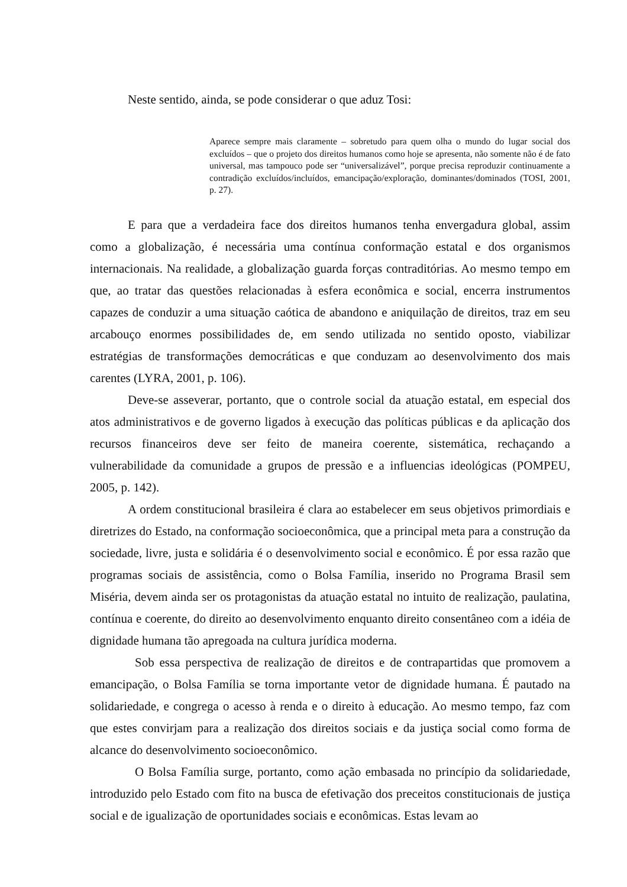Neste sentido, ainda, se pode considerar o que aduz Tosi:
Aparece sempre mais claramente – sobretudo para quem olha o mundo do lugar social dos excluídos – que o projeto dos direitos humanos como hoje se apresenta, não somente não é de fato universal, mas tampouco pode ser “universalizável”, porque precisa reproduzir continuamente a contradição excluídos/incluídos, emancipação/exploração, dominantes/dominados (TOSI, 2001, p. 27).
E para que a verdadeira face dos direitos humanos tenha envergadura global, assim como a globalização, é necessária uma contínua conformação estatal e dos organismos internacionais. Na realidade, a globalização guarda forças contraditórias. Ao mesmo tempo em que, ao tratar das questões relacionadas à esfera econômica e social, encerra instrumentos capazes de conduzir a uma situação caótica de abandono e aniquilação de direitos, traz em seu arcabouço enormes possibilidades de, em sendo utilizada no sentido oposto, viabilizar estratégias de transformações democráticas e que conduzam ao desenvolvimento dos mais carentes (LYRA, 2001, p. 106).
Deve-se asseverar, portanto, que o controle social da atuação estatal, em especial dos atos administrativos e de governo ligados à execução das políticas públicas e da aplicação dos recursos financeiros deve ser feito de maneira coerente, sistemática, rechaçando a vulnerabilidade da comunidade a grupos de pressão e a influencias ideológicas (POMPEU, 2005, p. 142).
A ordem constitucional brasileira é clara ao estabelecer em seus objetivos primordiais e diretrizes do Estado, na conformação socioeconômica, que a principal meta para a construção da sociedade, livre, justa e solidária é o desenvolvimento social e econômico. É por essa razão que programas sociais de assistência, como o Bolsa Família, inserido no Programa Brasil sem Miséria, devem ainda ser os protagonistas da atuação estatal no intuito de realização, paulatina, contínua e coerente, do direito ao desenvolvimento enquanto direito consentâneo com a idéia de dignidade humana tão apregoada na cultura jurídica moderna.
Sob essa perspectiva de realização de direitos e de contrapartidas que promovem a emancipação, o Bolsa Família se torna importante vetor de dignidade humana. É pautado na solidariedade, e congrega o acesso à renda e o direito à educação. Ao mesmo tempo, faz com que estes convirjam para a realização dos direitos sociais e da justiça social como forma de alcance do desenvolvimento socioeconômico.
O Bolsa Família surge, portanto, como ação embasada no princípio da solidariedade, introduzido pelo Estado com fito na busca de efetivação dos preceitos constitucionais de justiça social e de igualização de oportunidades sociais e econômicas. Estas levam ao